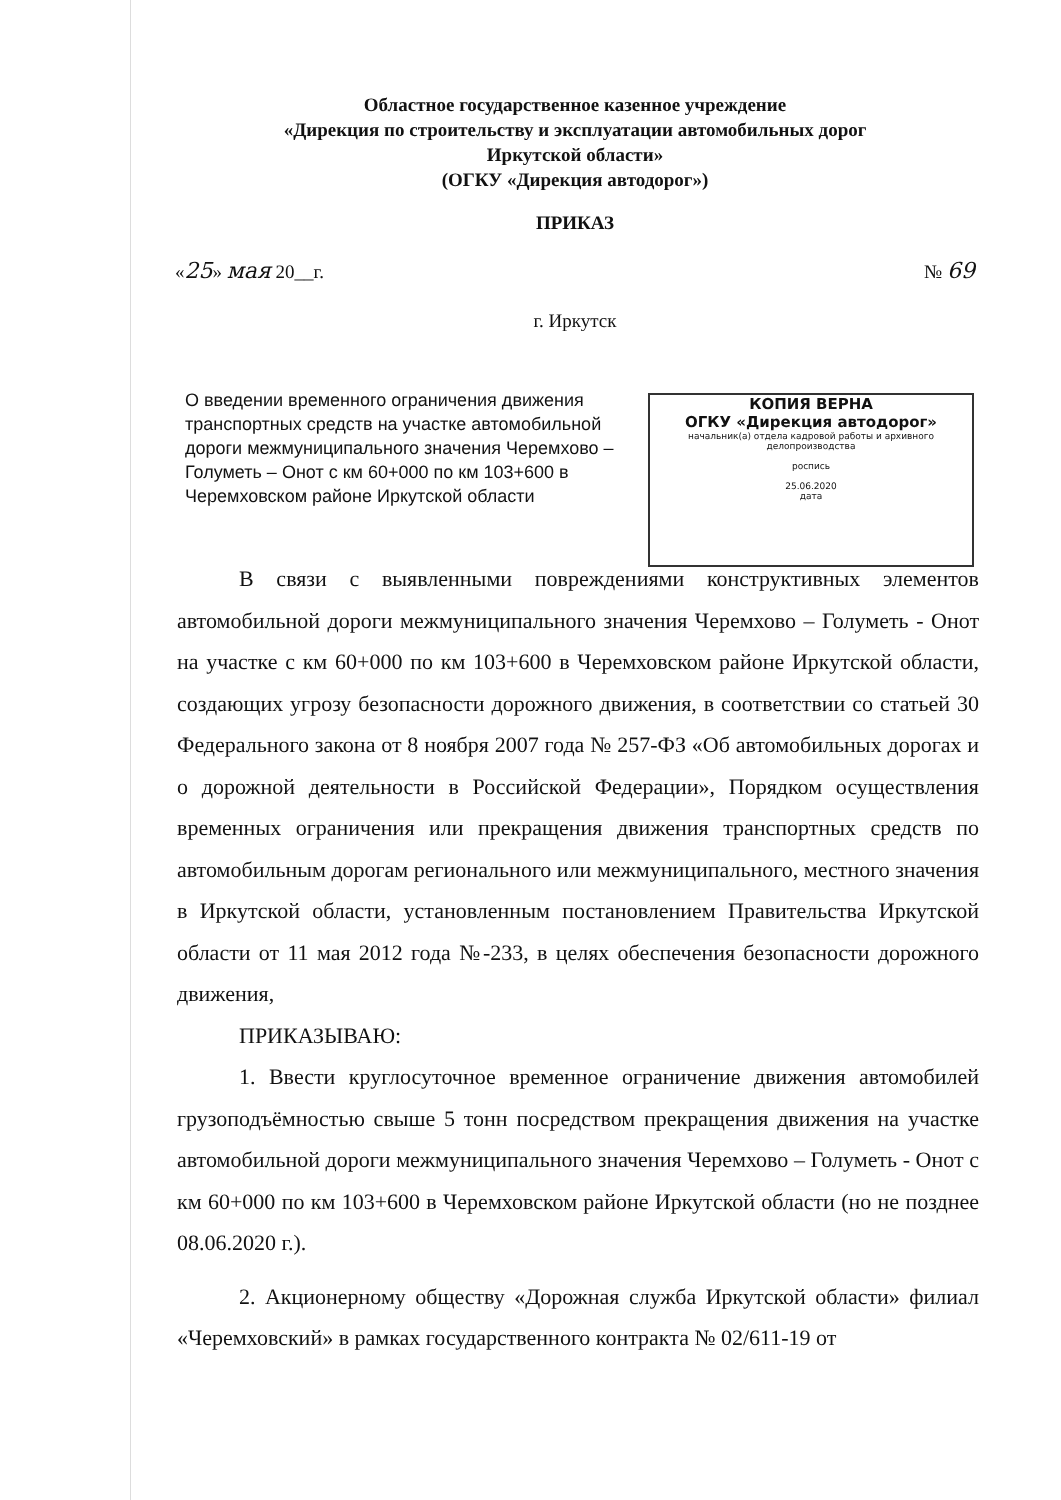Областное государственное казенное учреждение
«Дирекция по строительству и эксплуатации автомобильных дорог
Иркутской области»
(ОГКУ «Дирекция автодорог»)
ПРИКАЗ
«25» мая 20__г. № 69
г. Иркутск
О введении временного ограничения движения транспортных средств на участке автомобильной дороги межмуниципального значения Черемхово – Голуметь – Онот с км 60+000 по км 103+600 в Черемховском районе Иркутской области
КОПИЯ ВЕРНА
ОГКУ «Дирекция автодорог»
начальник(а) отдела кадровой работы и архивного делопроизводства
роспись
25.06.2020
дата
В связи с выявленными повреждениями конструктивных элементов автомобильной дороги межмуниципального значения Черемхово – Голуметь - Онот на участке с км 60+000 по км 103+600 в Черемховском районе Иркутской области, создающих угрозу безопасности дорожного движения, в соответствии со статьей 30 Федерального закона от 8 ноября 2007 года № 257-ФЗ «Об автомобильных дорогах и о дорожной деятельности в Российской Федерации», Порядком осуществления временных ограничения или прекращения движения транспортных средств по автомобильным дорогам регионального или межмуниципального, местного значения в Иркутской области, установленным постановлением Правительства Иркутской области от 11 мая 2012 года №-233, в целях обеспечения безопасности дорожного движения,
ПРИКАЗЫВАЮ:
1. Ввести круглосуточное временное ограничение движения автомобилей грузоподъёмностью свыше 5 тонн посредством прекращения движения на участке автомобильной дороги межмуниципального значения Черемхово – Голуметь - Онот с км 60+000 по км 103+600 в Черемховском районе Иркутской области (но не позднее 08.06.2020 г.).
2. Акционерному обществу «Дорожная служба Иркутской области» филиал «Черемховский» в рамках государственного контракта № 02/611-19 от